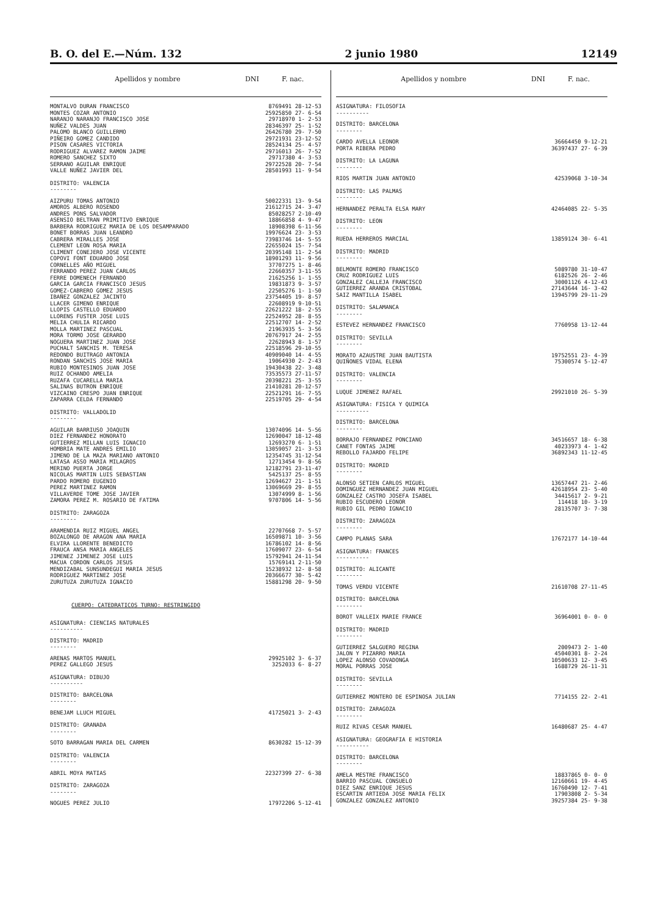B. O. del E.—Núm. 132 2 junio 1980 12149
Apellidos y nombre DNI F. nac.
| MONTALVO DURAN FRANCISCO | 8769491 28-12-53 |
| MONTES COZAR ANTONIO | 25925850 27- 6-54 |
| NARANJO NARANJO FRANCISCO JOSE | 29718970 1- 2-53 |
| NUÑEZ VALDES JUAN | 28346397 25- 1-52 |
| PALOMO BLANCO GUILLERMO | 26426780 29- 7-50 |
| PIÑEIRO GOMEZ CANDIDO | 29721931 23-12-52 |
| PISON CASARES VICTORIA | 28524134 25- 4-57 |
| RODRIGUEZ ALVAREZ RAMON JAIME | 29716013 26- 7-52 |
| ROMERO SANCHEZ SIXTO | 29717380 4- 3-53 |
| SERRANO AGUILAR ENRIQUE | 29722528 20- 7-54 |
| VALLE NUÑEZ JAVIER DEL | 28501993 11- 9-54 |
| DISTRITO: VALENCIA -------- | |
| AIZPURU TOMAS ANTONIO | 50022331 13- 9-54 |
| AMOROS ALBERO ROSENDO | 21612715 24- 3-47 |
| ANDRES PONS SALVADOR | 85028257 2-10-49 |
| ASENSIO BELTRAN PRIMITIVO ENRIQUE | 18866858 4- 9-47 |
| BARBERA RODRIGUEZ MARIA DE LOS DESAMPARADO | 18908398 6-11-56 |
| BONET BORRAS JUAN LEANDRO | 19976624 23- 3-53 |
| CABRERA MIRALLES JOSE | 73983746 14- 5-55 |
| CLEMENT LEON ROSA MARIA | 22655024 15- 7-54 |
| CLIMENT CONEJERO JOSE VICENTE | 20395148 11- 2-54 |
| COPOVI FONT EDUARDO JOSE | 18901293 11- 9-56 |
| CORNELLES AÑO MIGUEL | 37707275 1- 8-46 |
| FERRANDO PEREZ JUAN CARLOS | 22660357 3-11-55 |
| FERRE DOMENECH FERNANDO | 21625256 1- 1-55 |
| GARCIA GARCIA FRANCISCO JESUS | 19831873 9- 3-57 |
| GOMEZ-CABRERO GOMEZ JESUS | 22505276 1- 1-50 |
| IBAÑEZ GONZALEZ JACINTO | 23754405 19- 8-57 |
| LLACER GIMENO ENRIQUE | 22608919 9-10-51 |
| LLOPIS CASTELLO EDUARDO | 22621222 18- 2-55 |
| LLORENS FUSTER JOSE LUIS | 22524952 28- 8-55 |
| MELIA CHULIA RICARDO | 22512707 14- 2-52 |
| MOLLA MARTINEZ PASCUAL | 21963935 5- 3-56 |
| MORA TORMO JOSE GERARDO | 20767917 24- 2-55 |
| NOGUERA MARTINEZ JUAN JOSE | 22628943 8- 1-57 |
| PUCHALT SANCHIS M. TERESA | 22518596 29-10-55 |
| REDONDO BUITRAGO ANTONIA | 40909040 14- 4-55 |
| RONDAN SANCHIS JOSE MARIA | 19064930 2- 2-43 |
| RUBIO MONTESINOS JUAN JOSE | 19430438 22- 3-48 |
| RUIZ OCHANDO AMELIA | 73535573 27-11-57 |
| RUZAFA CUCARELLA MARIA | 20398221 25- 3-55 |
| SALINAS BUTRON ENRIQUE | 21410281 20-12-57 |
| VIZCAINO CRESPO JUAN ENRIQUE | 22521291 16- 7-55 |
| ZAPARRA CELDA FERNANDO | 22519705 29- 4-54 |
| DISTRITO: VALLADOLID -------- | |
| AGUILAR BARRIUSO JOAQUIN | 13074096 14- 5-56 |
| DIEZ FERNANDEZ HONORATO | 12690047 18-12-48 |
| GUTIERREZ MILLAN LUIS IGNACIO | 12693270 6- 1-51 |
| HOMBRIA MATE ANDRES EMILIO | 13059057 21- 3-53 |
| JIMENO DE LA MAZA MARIANO ANTONIO | 12354745 31-12-54 |
| LATASA ASSO MARIA MILAGROS | 12713454 9- 8-56 |
| MERINO PUERTA JORGE | 12182791 23-11-47 |
| NICOLAS MARTIN LUIS SEBASTIAN | 5425137 25- 8-55 |
| PARDO ROMERO EUGENIO | 12694627 21- 1-51 |
| PEREZ MARTINEZ RAMON | 13069669 29- 8-55 |
| VILLAVERDE TOME JOSE JAVIER | 13074999 8- 1-56 |
| ZAMORA PEREZ M. ROSARIO DE FATIMA | 9707806 14- 5-56 |
| DISTRITO: ZARAGOZA -------- | |
| ARAMENDIA RUIZ MIGUEL ANGEL | 22707668 7- 5-57 |
| BOZALONGO DE ARAGON ANA MARIA | 16509871 10- 3-56 |
| ELVIRA LLORENTE BENEDICTO | 16786102 14- 8-56 |
| FRAUCA ANSA MARIA ANGELES | 17609077 23- 6-54 |
| JIMENEZ JIMENEZ JOSE LUIS | 15792941 24-11-54 |
| MACUA CORDON CARLOS JESUS | 15769141 2-11-50 |
| MENDIZABAL SUNSUNDEGUI MARIA JESUS | 15238932 12- 8-58 |
| RODRIGUEZ MARTINEZ JOSE | 20366677 30- 5-42 |
| ZURUTUZA ZURUTUZA IGNACIO | 15881298 20- 9-50 |
| CUERPO: CATEDRATICOS TURNO: RESTRINGIDO | |
| ASIGNATURA: CIENCIAS NATURALES ---------- | |
| DISTRITO: MADRID -------- | |
| ARENAS MARTOS MANUEL | 29925102 3- 6-37 |
| PEREZ GALLEGO JESUS | 3252033 6- 8-27 |
| ASIGNATURA: DIBUJO ---------- | |
| DISTRITO: BARCELONA -------- | |
| BENEJAM LLUCH MIGUEL | 41725021 3- 2-43 |
| DISTRITO: GRANADA -------- | |
| SOTO BARRAGAN MARIA DEL CARMEN | 8630282 15-12-39 |
| DISTRITO: VALENCIA -------- | |
| ABRIL MOYA MATIAS | 22327399 27- 6-38 |
| DISTRITO: ZARAGOZA -------- | |
| NOGUES PEREZ JULIO | 17972206 5-12-41 |
Apellidos y nombre DNI F. nac.
| ASIGNATURA: FILOSOFIA ---------- | |
| DISTRITO: BARCELONA -------- | |
| CARDO AVELLA LEONOR | 36664450 9-12-21 |
| PORTA RIBERA PEDRO | 36397437 27- 6-39 |
| DISTRITO: LA LAGUNA -------- | |
| RIOS MARTIN JUAN ANTONIO | 42539068 3-10-34 |
| DISTRITO: LAS PALMAS -------- | |
| HERNANDEZ PERALTA ELSA MARY | 42464085 22- 5-35 |
| DISTRITO: LEON -------- | |
| RUEDA HERREROS MARCIAL | 13859124 30- 6-41 |
| DISTRITO: MADRID -------- | |
| BELMONTE ROMERO FRANCISCO | 5089780 31-10-47 |
| CRUZ RODRIGUEZ LUIS | 6182526 26- 2-46 |
| GONZALEZ CALLEJA FRANCISCO | 30001126 4-12-43 |
| GUTIERREZ ARANDA CRISTOBAL | 27143644 16- 3-42 |
| SAIZ MANTILLA ISABEL | 13945799 29-11-29 |
| DISTRITO: SALAMANCA -------- | |
| ESTEVEZ HERNANDEZ FRANCISCO | 7760958 13-12-44 |
| DISTRITO: SEVILLA -------- | |
| MORATO AZAUSTRE JUAN BAUTISTA | 19752551 23- 4-39 |
| QUIÑONES VIDAL ELENA | 75300574 5-12-47 |
| DISTRITO: VALENCIA -------- | |
| LUQUE JIMENEZ RAFAEL | 29921010 26- 5-39 |
| ASIGNATURA: FISICA Y QUIMICA ---------- | |
| DISTRITO: BARCELONA -------- | |
| BORRAJO FERNANDEZ PONCIANO | 34516657 18- 6-38 |
| CANET FONTAS JAIME | 40233973 4- 1-42 |
| REBOLLO FAJARDO FELIPE | 36892343 11-12-45 |
| DISTRITO: MADRID -------- | |
| ALONSO SETIEN CARLOS MIGUEL | 13657447 21- 2-46 |
| DOMINGUEZ HERNANDEZ JUAN MIGUEL | 42618954 23- 5-40 |
| GONZALEZ CASTRO JOSEFA ISABEL | 34415617 2- 9-21 |
| RUBIO ESCUDERO LEONOR | 114418 10- 3-19 |
| RUBIO GIL PEDRO IGNACIO | 28135707 3- 7-38 |
| DISTRITO: ZARAGOZA -------- | |
| CAMPO PLANAS SARA | 17672177 14-10-44 |
| ASIGNATURA: FRANCES ---------- | |
| DISTRITO: ALICANTE -------- | |
| TOMAS VERDU VICENTE | 21610708 27-11-45 |
| DISTRITO: BARCELONA -------- | |
| BOROT VALLEIX MARIE FRANCE | 36964001 0- 0- 0 |
| DISTRITO: MADRID -------- | |
| GUTIERREZ SALGUERO REGINA | 2009473 2- 1-40 |
| JALON Y PIZARRO MARIA | 45040301 8- 2-24 |
| LOPEZ ALONSO COVADONGA | 10500633 12- 3-45 |
| MORAL PORRAS JOSE | 1688729 26-11-31 |
| DISTRITO: SEVILLA -------- | |
| GUTIERREZ MONTERO DE ESPINOSA JULIAN | 7714155 22- 2-41 |
| DISTRITO: ZARAGOZA -------- | |
| RUIZ RIVAS CESAR MANUEL | 16480687 25- 4-47 |
| ASIGNATURA: GEOGRAFIA E HISTORIA ---------- | |
| DISTRITO: BARCELONA -------- | |
| AMELA MESTRE FRANCISCO | 18837865 0- 0- 0 |
| BARRIO PASCUAL CONSUELO | 12160661 19- 4-45 |
| DIEZ SANZ ENRIQUE JESUS | 16760490 12- 7-41 |
| ESCARTIN ARTIEDA JOSE MARIA FELIX | 17903808 2- 5-34 |
| GONZALEZ GONZALEZ ANTONIO | 39257384 25- 9-38 |